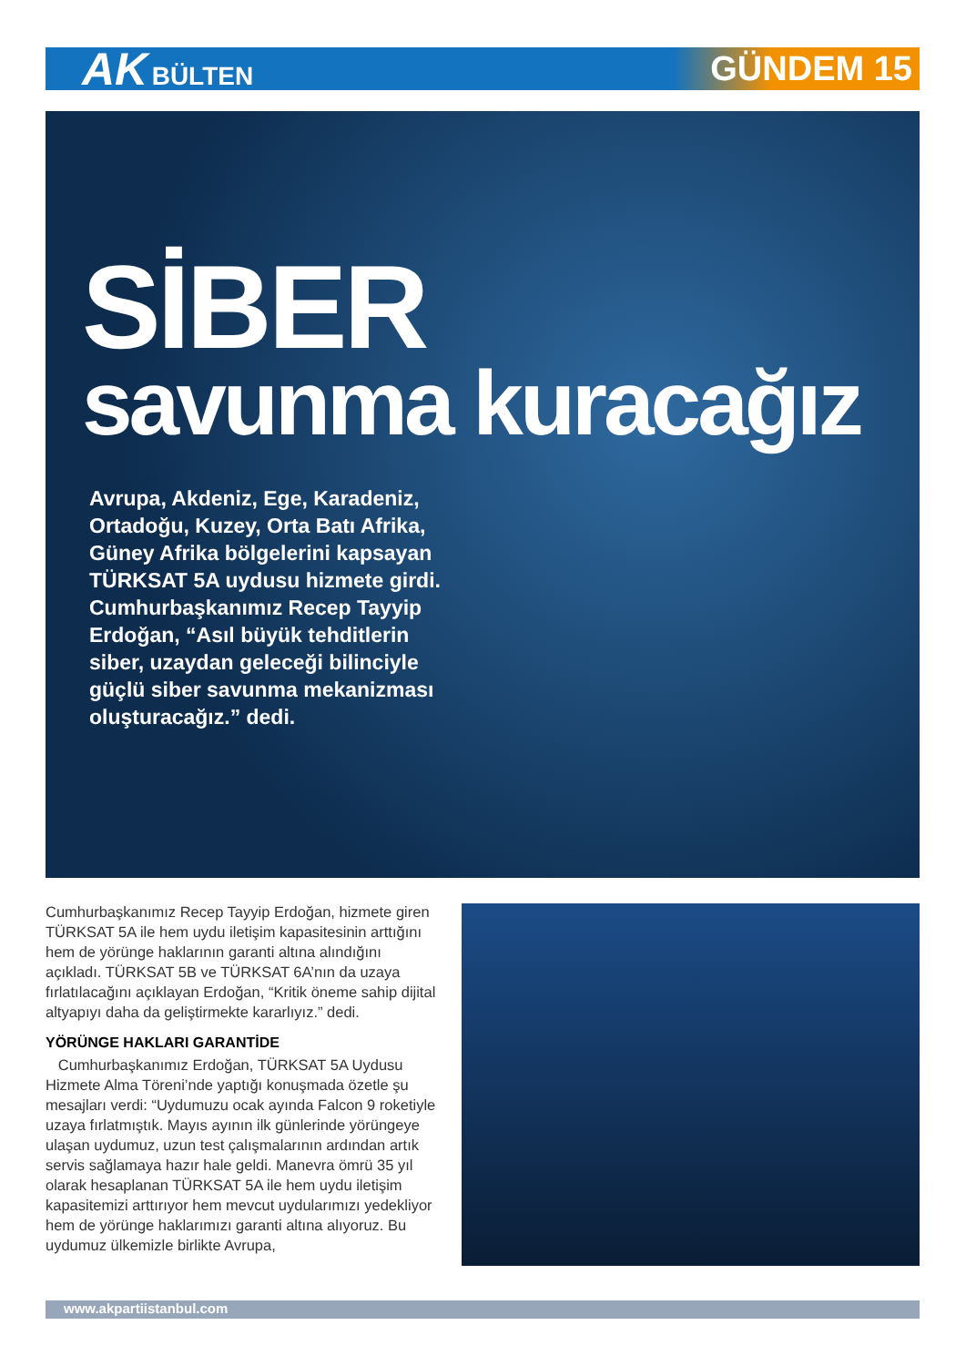AK BÜLTEN
GÜNDEM 15
SİBER
savunma kuracağız
Avrupa, Akdeniz, Ege, Karadeniz, Ortadoğu, Kuzey, Orta Batı Afrika, Güney Afrika bölgelerini kapsayan TÜRKSAT 5A uydusu hizmete girdi. Cumhurbaşkanımız Recep Tayyip Erdoğan, “Asıl büyük tehditlerin siber, uzaydan geleceği bilinciyle güçlü siber savunma mekanizması oluşturacağız.” dedi.
Cumhurbaşkanımız Recep Tayyip Erdoğan, hizmete giren TÜRKSAT 5A ile hem uydu iletişim kapasitesinin arttığını hem de yörünge haklarının garanti altına alındığını açıkladı. TÜRKSAT 5B ve TÜRKSAT 6A’nın da uzaya fırlatılacağını açıklayan Erdoğan, “Kritik öneme sahip dijital altyapıyı daha da geliştirmekte kararlıyız.” dedi.
YÖRÜNGE HAKLARI GARANTİDE
Cumhurbaşkanımız Erdoğan, TÜRKSAT 5A Uydusu Hizmete Alma Töreni’nde yaptığı konuşmada özetle şu mesajları verdi: “Uydumuzu ocak ayında Falcon 9 roketiyle uzaya fırlatmıştık. Mayıs ayının ilk günlerinde yörüngeye ulaşan uydumuz, uzun test çalışmalarının ardından artık servis sağlamaya hazır hale geldi. Manevra ömrü 35 yıl olarak hesaplanan TÜRKSAT 5A ile hem uydu iletişim kapasitemizi arttırıyor hem mevcut uydularımızı yedekliyor hem de yörünge haklarımızı garanti altına alıyoruz. Bu uydumuz ülkemizle birlikte Avrupa,
www.akpartiistanbul.com